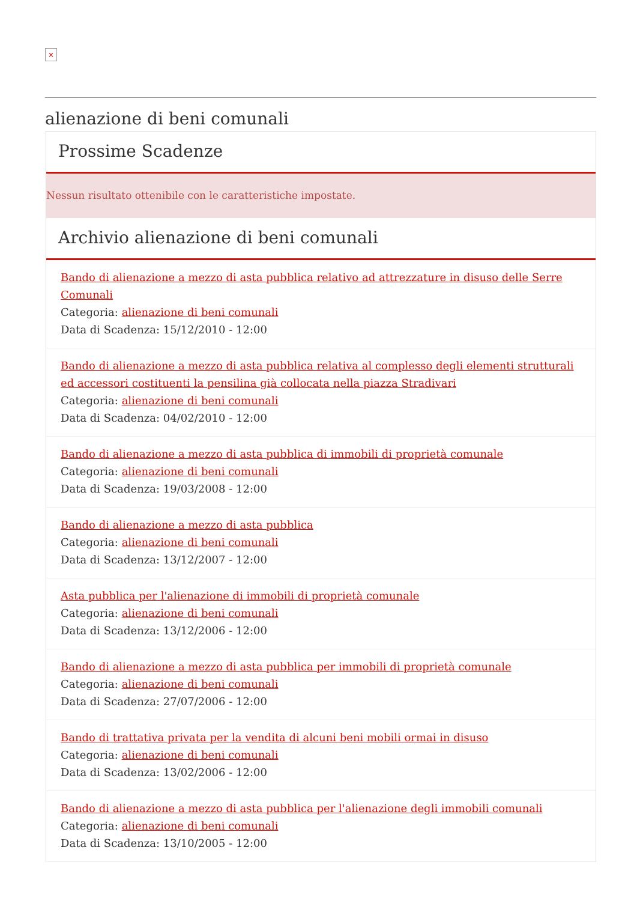×
alienazione di beni comunali
Prossime Scadenze
Nessun risultato ottenibile con le caratteristiche impostate.
Archivio alienazione di beni comunali
Bando di alienazione a mezzo di asta pubblica relativo ad attrezzature in disuso delle Serre Comunali
Categoria: alienazione di beni comunali
Data di Scadenza: 15/12/2010 - 12:00
Bando di alienazione a mezzo di asta pubblica relativa al complesso degli elementi strutturali ed accessori costituenti la pensilina già collocata nella piazza Stradivari
Categoria: alienazione di beni comunali
Data di Scadenza: 04/02/2010 - 12:00
Bando di alienazione a mezzo di asta pubblica di immobili di proprietà comunale
Categoria: alienazione di beni comunali
Data di Scadenza: 19/03/2008 - 12:00
Bando di alienazione a mezzo di asta pubblica
Categoria: alienazione di beni comunali
Data di Scadenza: 13/12/2007 - 12:00
Asta pubblica per l'alienazione di immobili di proprietà comunale
Categoria: alienazione di beni comunali
Data di Scadenza: 13/12/2006 - 12:00
Bando di alienazione a mezzo di asta pubblica per immobili di proprietà comunale
Categoria: alienazione di beni comunali
Data di Scadenza: 27/07/2006 - 12:00
Bando di trattativa privata per la vendita di alcuni beni mobili ormai in disuso
Categoria: alienazione di beni comunali
Data di Scadenza: 13/02/2006 - 12:00
Bando di alienazione a mezzo di asta pubblica per l'alienazione degli immobili comunali
Categoria: alienazione di beni comunali
Data di Scadenza: 13/10/2005 - 12:00